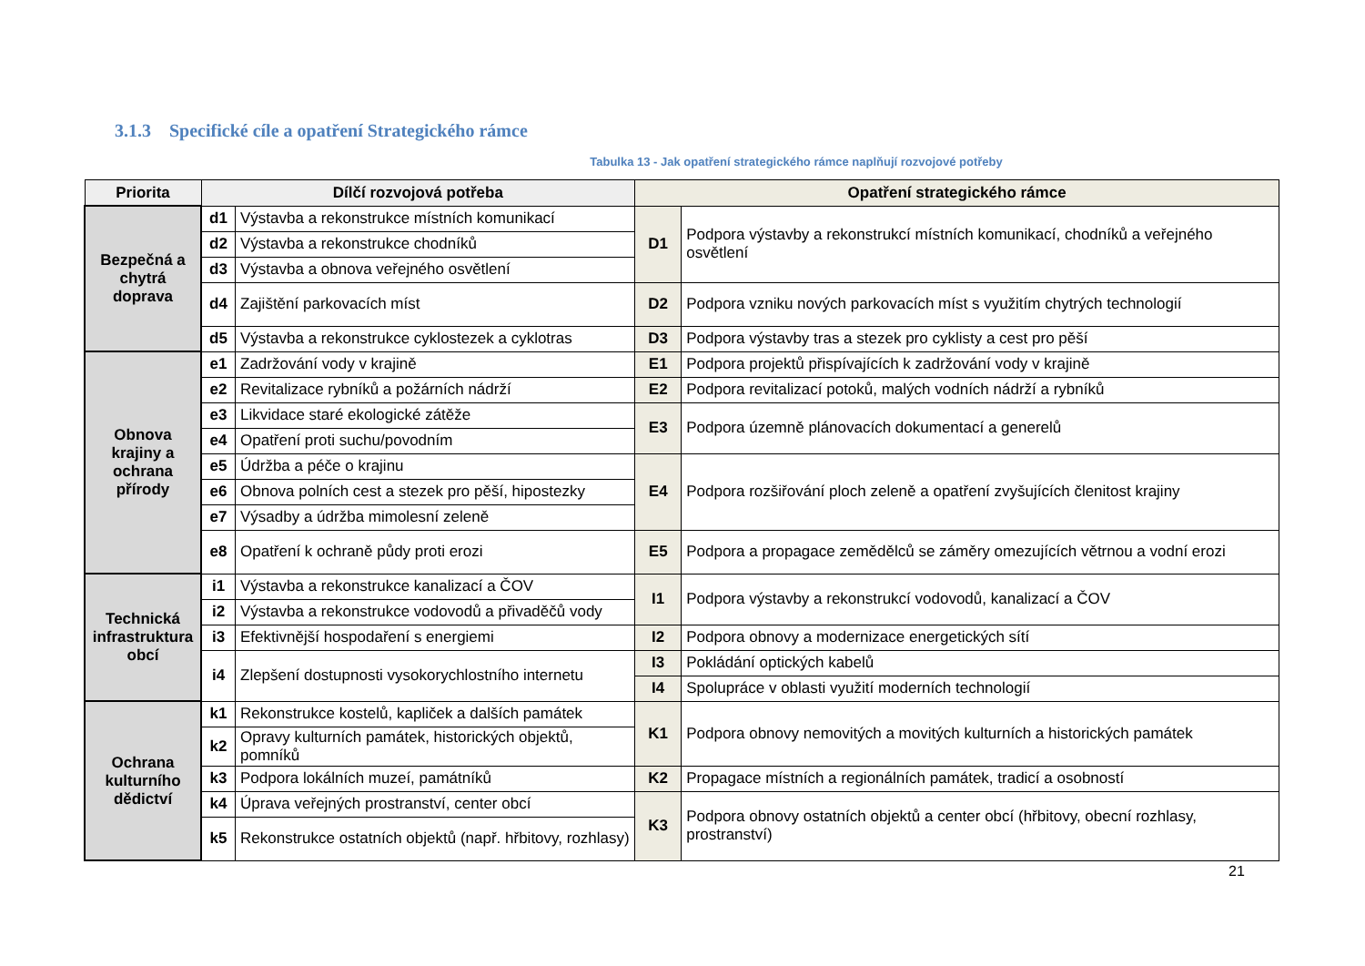3.1.3 Specifické cíle a opatření Strategického rámce
Tabulka 13 - Jak opatření strategického rámce naplňují rozvojové potřeby
| Priorita | Dílčí rozvojová potřeba | | Opatření strategického rámce | |
| --- | --- | --- | --- | --- |
| Bezpečná a chytrá doprava | d1 | Výstavba a rekonstrukce místních komunikací | D1 | Podpora výstavby a rekonstrukcí místních komunikací, chodníků a veřejného osvětlení |
| | d2 | Výstavba a rekonstrukce chodníků | | |
| | d3 | Výstavba a obnova veřejného osvětlení | | |
| | d4 | Zajištění parkovacích míst | D2 | Podpora vzniku nových parkovacích míst s využitím chytrých technologií |
| | d5 | Výstavba a rekonstrukce cyklostezek a cyklotras | D3 | Podpora výstavby tras a stezek pro cyklisty a cest pro pěší |
| Obnova krajiny a ochrana přírody | e1 | Zadržování vody v krajině | E1 | Podpora projektů přispívajících k zadržování vody v krajině |
| | e2 | Revitalizace rybníků a požárních nádrží | E2 | Podpora revitalizací potoků, malých vodních nádrží a rybníků |
| | e3 | Likvidace staré ekologické zátěže | E3 | Podpora územně plánovacích dokumentací a generelů |
| | e4 | Opatření proti suchu/povodním | | |
| | e5 | Údržba a péče o krajinu | E4 | Podpora rozšiřování ploch zeleně a opatření zvyšujících členitost krajiny |
| | e6 | Obnova polních cest a stezek pro pěší, hipostezky | | |
| | e7 | Výsadby a údržba mimolesní zeleně | | |
| | e8 | Opatření k ochraně půdy proti erozi | E5 | Podpora a propagace zemědělců se záměry omezujících větrnou a vodní erozi |
| Technická infrastruktura obcí | i1 | Výstavba a rekonstrukce kanalizací a ČOV | I1 | Podpora výstavby a rekonstrukcí vodovodů, kanalizací a ČOV |
| | i2 | Výstavba a rekonstrukce vodovodů a přivaděčů vody | | |
| | i3 | Efektivnější hospodaření s energiemi | I2 | Podpora obnovy a modernizace energetických sítí |
| | i4 | Zlepšení dostupnosti vysokorychlostního internetu | I3 | Pokládání optických kabelů |
| | | | I4 | Spolupráce v oblasti využití moderních technologií |
| Ochrana kulturního dědictví | k1 | Rekonstrukce kostelů, kapliček a dalších památek | K1 | Podpora obnovy nemovitých a movitých kulturních a historických památek |
| | k2 | Opravy kulturních památek, historických objektů, pomníků | | |
| | k3 | Podpora lokálních muzeí, památníků | K2 | Propagace místních a regionálních památek, tradicí a osobností |
| | k4 | Úprava veřejných prostranství, center obcí | K3 | Podpora obnovy ostatních objektů a center obcí (hřbitovy, obecní rozhlasy, prostranství) |
| | k5 | Rekonstrukce ostatních objektů (např. hřbitovy, rozhlasy) | | |
21